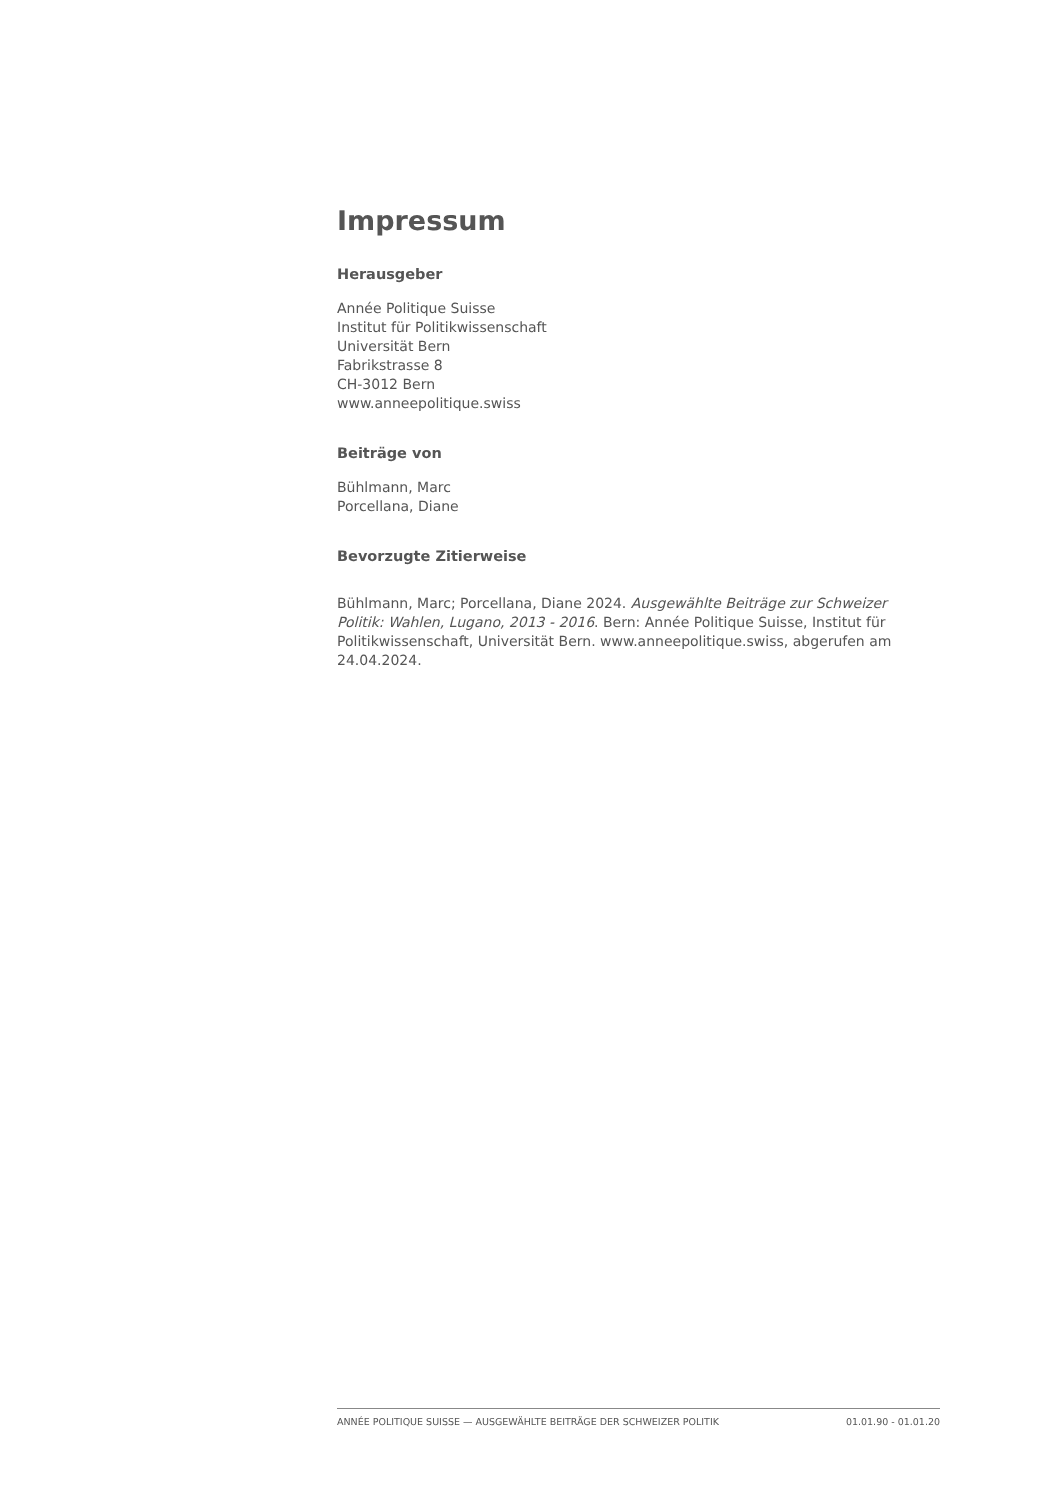Impressum
Herausgeber
Année Politique Suisse
Institut für Politikwissenschaft
Universität Bern
Fabrikstrasse 8
CH-3012 Bern
www.anneepolitique.swiss
Beiträge von
Bühlmann, Marc
Porcellana, Diane
Bevorzugte Zitierweise
Bühlmann, Marc; Porcellana, Diane 2024. Ausgewählte Beiträge zur Schweizer Politik: Wahlen, Lugano, 2013 - 2016. Bern: Année Politique Suisse, Institut für Politikwissenschaft, Universität Bern. www.anneepolitique.swiss, abgerufen am 24.04.2024.
ANNÉE POLITIQUE SUISSE — AUSGEWÄHLTE BEITRÄGE DER SCHWEIZER POLITIK 01.01.90 - 01.01.20